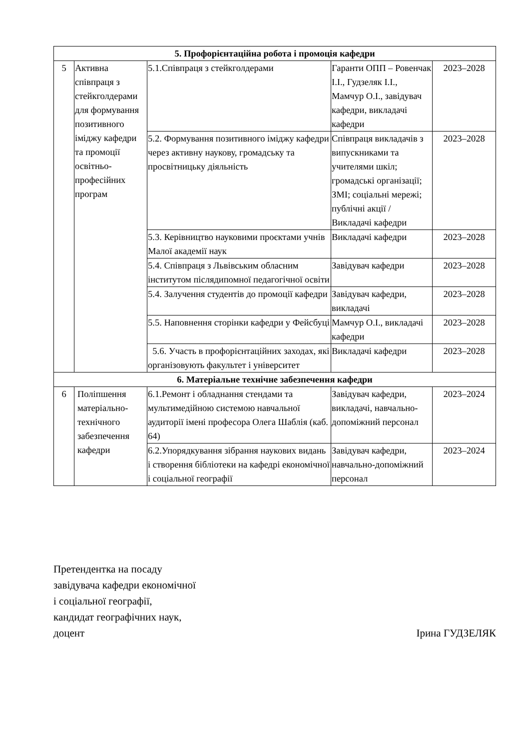| 5. Профорієнтаційна робота і промоція кафедри | | | | |
| --- | --- | --- | --- | --- |
| 5 | Активна співпраця з стейкголдерами для формування позитивного іміджу кафедри та промоції освітньо-професійних програм | 5.1.Співпраця з стейкголдерами | Гаранти ОПП – Ровенчак І.І., Гудзеляк І.І., Мамчур О.І., завідувач кафедри, викладачі кафедри | 2023–2028 |
| | | 5.2. Формування позитивного іміджу кафедри через активну наукову, громадську та просвітницьку діяльність | Співпраця викладачів з випускниками та учителями шкіл; громадські організації; ЗМІ; соціальні мережі; публічні акції / Викладачі кафедри | 2023–2028 |
| | | 5.3. Керівництво науковими проєктами учнів Малої академії наук | Викладачі кафедри | 2023–2028 |
| | | 5.4. Співпраця з Львівським обласним інститутом післядипомної педагогічної освіти | Завідувач кафедри | 2023–2028 |
| | | 5.4. Залучення студентів до промоції кафедри | Завідувач кафедри, викладачі | 2023–2028 |
| | | 5.5. Наповнення сторінки кафедри у Фейсбуці | Мамчур О.І., викладачі кафедри | 2023–2028 |
| | | 5.6. Участь в профорієнтаційних заходах, які організовують факультет і університет | Викладачі кафедри | 2023–2028 |
| 6. Матеріальне технічне забезпечення кафедри | | | | |
| 6 | Поліпшення матеріально-технічного забезпечення кафедри | 6.1.Ремонт і обладнання стендами та мультимедійною системою навчальної аудиторії імені професора Олега Шаблія (каб. 64) | Завідувач кафедри, викладачі, навчально-допоміжний персонал | 2023–2024 |
| | | 6.2.Упорядкування зібрання наукових видань і створення бібліотеки на кафедрі економічної і соціальної географії | Завідувач кафедри, навчально-допоміжний персонал | 2023–2024 |
Претендентка на посаду
завідувача кафедри економічної
і соціальної географії,
кандидат географічних наук,
доцент Ірина ГУДЗЕЛЯК